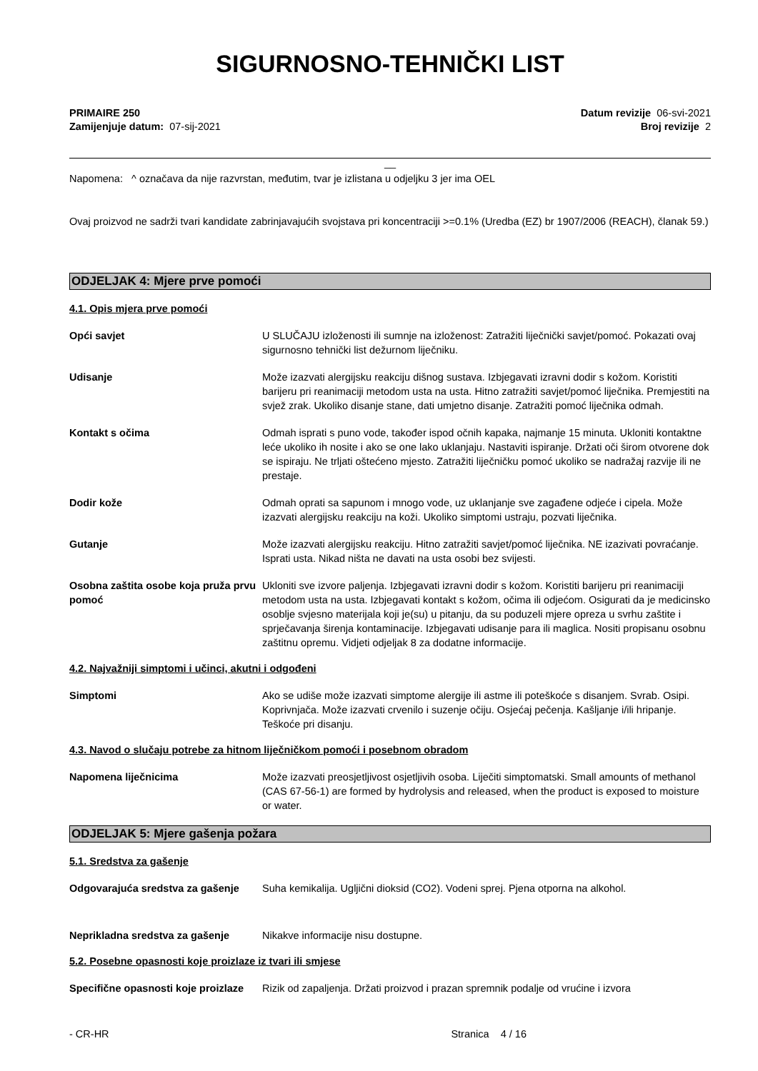SIGURNOSNO-TEHNIČKI LIST
PRIMAIRE 250
Zamijenjuje datum: 07-sij-2021
Datum revizije 06-svi-2021
Broj revizije 2
__
Napomena: ^ označava da nije razvrstan, međutim, tvar je izlistana u odjeljku 3 jer ima OEL
Ovaj proizvod ne sadrži tvari kandidate zabrinjavajućih svojstava pri koncentraciji >=0.1% (Uredba (EZ) br 1907/2006 (REACH), članak 59.)
ODJELJAK 4: Mjere prve pomoći
4.1. Opis mjera prve pomoći
Opći savjet U SLUČAJU izloženosti ili sumnje na izloženost: Zatražiti liječnički savjet/pomoć. Pokazati ovaj sigurnosno tehnički list dežurnom liječniku.
Udisanje Može izazvati alergijsku reakciju dišnog sustava. Izbjegavati izravni dodir s kožom. Koristiti barijeru pri reanimaciji metodom usta na usta. Hitno zatražiti savjet/pomoć liječnika. Premjestiti na svjež zrak. Ukoliko disanje stane, dati umjetno disanje. Zatražiti pomoć liječnika odmah.
Kontakt s očima Odmah isprati s puno vode, također ispod očnih kapaka, najmanje 15 minuta. Ukloniti kontaktne leće ukoliko ih nosite i ako se one lako uklanjaju. Nastaviti ispiranje. Držati oči širom otvorene dok se ispiraju. Ne trljati oštećeno mjesto. Zatražiti liječničku pomoć ukoliko se nadražaj razvije ili ne prestaje.
Dodir kože Odmah oprati sa sapunom i mnogo vode, uz uklanjanje sve zagađene odjeće i cipela. Može izazvati alergijsku reakciju na koži. Ukoliko simptomi ustraju, pozvati liječnika.
Gutanje Može izazvati alergijsku reakciju. Hitno zatražiti savjet/pomoć liječnika. NE izazivati povraćanje. Isprati usta. Nikad ništa ne davati na usta osobi bez svijesti.
Osobna zaštita osobe koja pruža prvu pomoć
Ukloniti sve izvore paljenja. Izbjegavati izravni dodir s kožom. Koristiti barijeru pri reanimaciji metodom usta na usta. Izbjegavati kontakt s kožom, očima ili odjećom. Osigurati da je medicinsko osoblje svjesno materijala koji je(su) u pitanju, da su poduzeli mjere opreza u svrhu zaštite i sprječavanja širenja kontaminacije. Izbjegavati udisanje para ili maglica. Nositi propisanu osobnu zaštitnu opremu. Vidjeti odjeljak 8 za dodatne informacije.
4.2. Najvažniji simptomi i učinci, akutni i odgođeni
Simptomi Ako se udiše može izazvati simptome alergije ili astme ili poteškoće s disanjem. Svrab. Osipi. Koprivnjača. Može izazvati crvenilo i suzenje očiju. Osjećaj pečenja. Kašljanje i/ili hripanje. Teškoće pri disanju.
4.3. Navod o slučaju potrebe za hitnom liječničkom pomoći i posebnom obradom
Napomena liječnicima Može izazvati preosjetljivost osjetljivih osoba. Liječiti simptomatski. Small amounts of methanol (CAS 67-56-1) are formed by hydrolysis and released, when the product is exposed to moisture or water.
ODJELJAK 5: Mjere gašenja požara
5.1. Sredstva za gašenje
Odgovarajuća sredstva za gašenje
Suha kemikalija. Ugljični dioksid (CO2). Vodeni sprej. Pjena otporna na alkohol.
Neprikladna sredstva za gašenje Nikakve informacije nisu dostupne.
5.2. Posebne opasnosti koje proizlaze iz tvari ili smjese
Specifične opasnosti koje proizlaze
Rizik od zapaljenja. Držati proizvod i prazan spremnik podalje od vrućine i izvora
- CR-HR Stranica 4 / 16